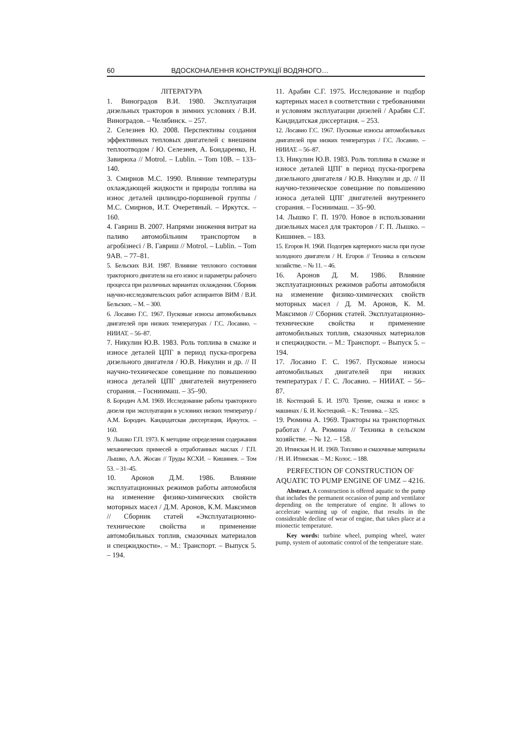60 ВДОСКОНАЛЕННЯ КОНСТРУКЦІЇ ВОДЯНОГО…
ЛІТЕРАТУРА
1. Виноградов В.И. 1980. Эксплуатация дизельных тракторов в зимних условиях / В.И. Виноградов. – Челябинск. – 257.
2. Селезнев Ю. 2008. Перспективы создания эффективных тепловых двигателей с внешним теплоотводом / Ю. Селезнев, А. Бондаренко, Н. Завирюха // Motrol. – Lublin. – Tom 10B. – 133–140.
3. Смирнов М.С. 1990. Влияние температуры охлаждающей жидкости и природы топлива на износ деталей цилиндро-поршневой группы / М.С. Смирнов, И.Т. Очеретяный. – Иркутск. – 160.
4. Гавриш В. 2007. Напрями зниження витрат на паливо автомобільним транспортом в агробізнесі / В. Гавриш // Motrol. – Lublin. – Tom 9AB. – 77–81.
5. Бельских В.И. 1987. Влияние теплового состояния тракторного двигателя на его износ и параметры рабочего процесса при различных вариантах охлаждения. Сборник научно-исследовательских работ аспирантов ВИМ / В.И. Бельских. – М. – 300.
6. Лосавио Г.С. 1967. Пусковые износы автомобильных двигателей при низких температурах / Г.С. Лосавио. – НИИАТ. – 56–87.
7. Никулин Ю.В. 1983. Роль топлива в смазке и износе деталей ЦПГ в период пуска-прогрева дизельного двигателя / Ю.В. Никулин и др. // II научно-техническое совещание по повышению износа деталей ЦПГ двигателей внутреннего сгорания. – Госниимаш. – 35–90.
8. Бородич А.М. 1969. Исследование работы тракторного дизеля при эксплуатации в условиях низких температур / А.М. Бородич. Кандидатская диссертация, Иркутск. – 160.
9. Лышко Г.П. 1973. К методике определения содержания механических примесей в отработанных маслах / Г.П. Лышко, А.А. Жосан // Труды КСХИ. – Кишинев. – Том 53. – 31–45.
10. Аронов Д.М. 1986. Влияние эксплуатационных режимов работы автомобиля на изменение физико-химических свойств моторных масел / Д.М. Аронов, К.М. Максимов // Сборник статей «Эксплуатационно-технические свойства и применение автомобильных топлив, смазочных материалов и спецжидкости». – М.: Транспорт. – Выпуск 5. – 194.
11. Арабян С.Г. 1975. Исследование и подбор картерных масел в соответствии с требованиями и условиям эксплуатации дизелей / Арабян С.Г. Кандидатская диссертация. – 253.
12. Лосавио Г.С. 1967. Пусковые износы автомобильных двигателей при низких температурах / Г.С. Лосавио. – НИИАТ. – 56–87.
13. Никулин Ю.В. 1983. Роль топлива в смазке и износе деталей ЦПГ в период пуска-прогрева дизельного двигателя / Ю.В. Никулин и др. // II научно-техническое совещание по повышению износа деталей ЦПГ двигателей внутреннего сгорания. – Госниимаш. – 35–90.
14. Лышко Г. П. 1970. Новое в использовании дизельных масел для тракторов / Г. П. Лышко. – Кишинев. – 183.
15. Егоров Н. 1968. Подогрев картерного масла при пуске холодного двигателя / Н. Егоров // Техника в сельском хозяйстве. – № 11. – 46.
16. Аронов Д. М. 1986. Влияние эксплуатационных режимов работы автомобиля на изменение физико-химических свойств моторных масел / Д. М. Аронов, К. М. Максимов // Сборник статей. Эксплуатационно-технические свойства и применение автомобильных топлив, смазочных материалов и спецжидкости. – М.: Транспорт. – Выпуск 5. – 194.
17. Лосавио Г. С. 1967. Пусковые износы автомобильных двигателей при низких температурах / Г. С. Лосавио. – НИИАТ. – 56–87.
18. Костецкий Б. И. 1970. Трение, смазка и износ в машинах / Б. И. Костецкий. – К.: Техника. – 325.
19. Рюмина А. 1969. Тракторы на транспортных работах / А. Рюмина // Техника в сельском хозяйстве. – № 12. – 158.
20. Итинская Н. И. 1969. Топливо и смазочные материалы / Н. И. Итинская. – М.: Колос. – 188.
PERFECTION OF CONSTRUCTION OF AQUATIC TO PUMP ENGINE OF UMZ – 4216.
Abstract. A construction is offered aquatic to the pump that includes the permanent occasion of pump and ventilator depending on the temperature of engine. It allows to accelerate warming up of engine, that results in the considerable decline of wear of engine, that takes place at a mionectic temperature.
Key words: turbine wheel, pumping wheel, water pump, system of automatic control of the temperature state.